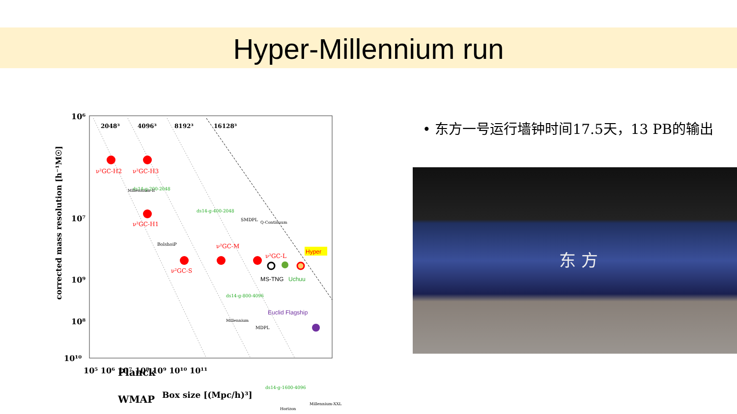Hyper-Millennium run
2048³
4096³
8192³
16128³
ν²GC-H2
ν²GC-H3
ν²GC-H1
ν²GC-S
ν²GC-M
ν²GC-L
Hyper
MS-TNG
Uchuu
Euclid Flagship
ds14-g-400-2048
ds14-g-200-2048
ds14-g-800-4096
ds14-g-1600-4096
SMDPL
BolshoiP
MDPL
Millennium
Horizon
Millennium-XXL
Millennium-II
Q-Continuum
Planck
WMAP
10⁶
10⁷
10⁸
10¹⁰
10⁹
10⁵ 10⁶ 10⁷ 10⁸ 10⁹ 10¹⁰ 10¹¹
Box size [(Mpc/h)³]
corrected mass resolution [h⁻¹M☉]
• 东方一号运行墙钟时间17.5天，13 PB的输出
东 方